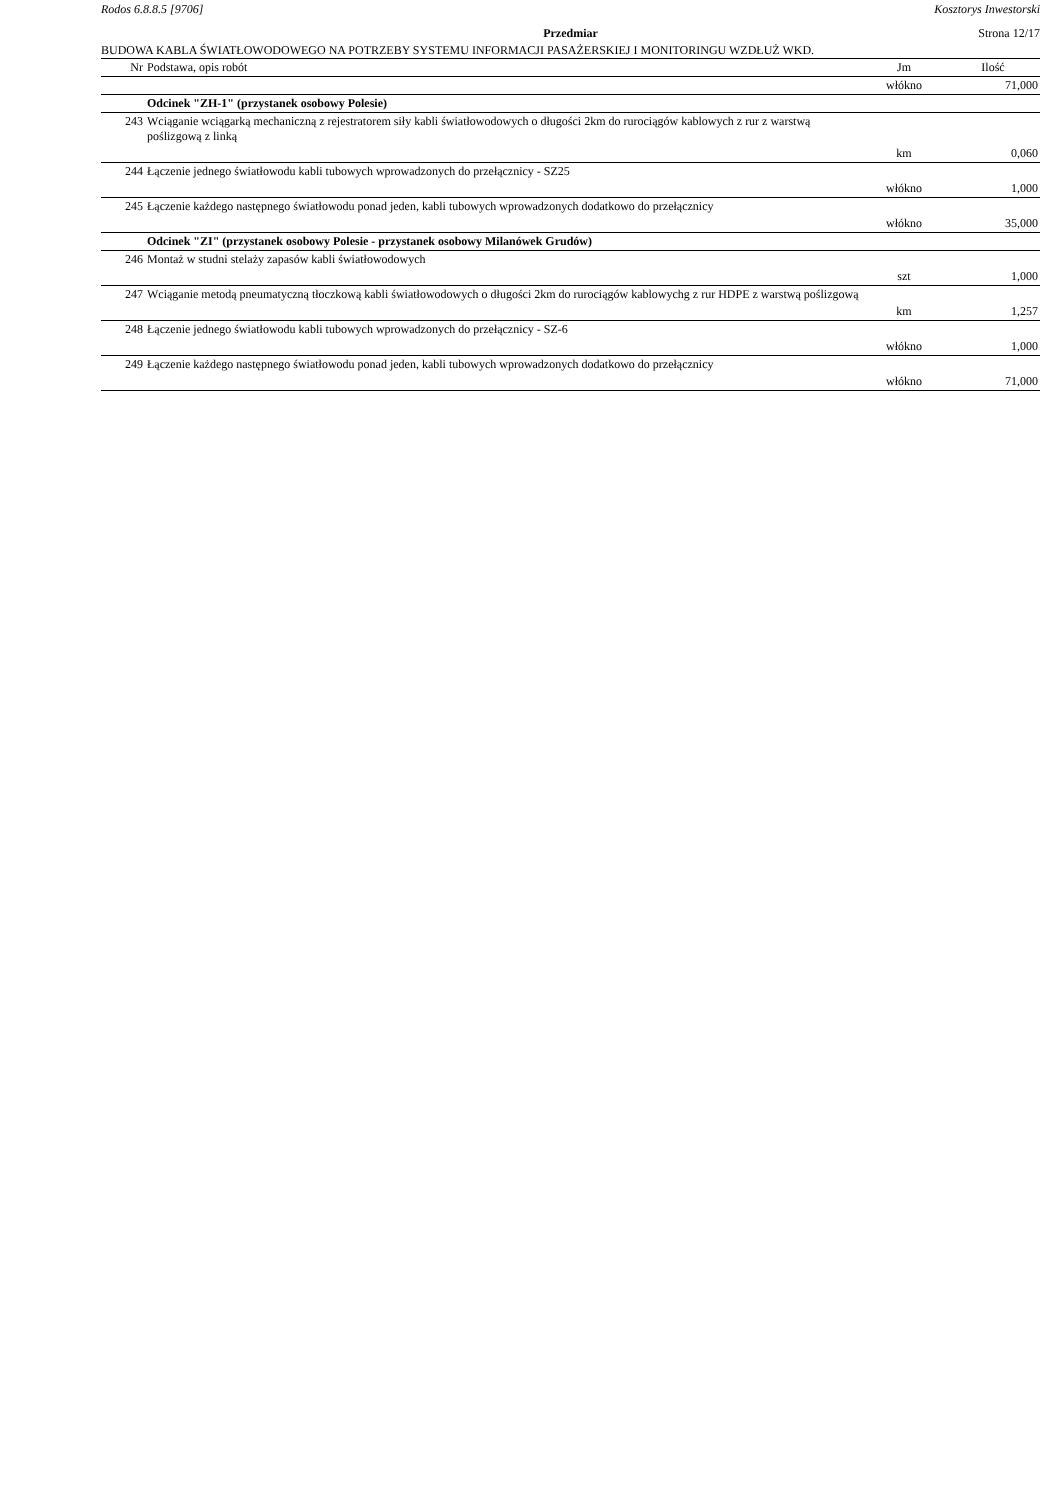Rodos 6.8.8.5 [9706] Kosztorys Inwestorski
Przedmiar Strona 12/17
BUDOWA KABLA ŚWIATŁOWODOWEGO NA POTRZEBY SYSTEMU INFORMACJI PASAŻERSKIEJ I MONITORINGU WZDŁUŻ WKD.
| Nr | Podstawa, opis robót | Jm | Ilość |
| --- | --- | --- | --- |
| | | włókno | 71,000 |
| | Odcinek "ZH-1" (przystanek osobowy Polesie) | | |
| 243 | Wciąganie wciągarką mechaniczną z rejestratorem siły kabli światłowodowych o długości 2km do rurociągów kablowych z rur z warstwą poślizgową z linką | | |
| | | km | 0,060 |
| 244 | Łączenie jednego światłowodu kabli tubowych wprowadzonych do przełącznicy - SZ25 | | |
| | | włókno | 1,000 |
| 245 | Łączenie każdego następnego światłowodu ponad jeden, kabli tubowych wprowadzonych dodatkowo do przełącznicy | | |
| | | włókno | 35,000 |
| | Odcinek "ZI" (przystanek osobowy Polesie - przystanek osobowy Milanówek Grudów) | | |
| 246 | Montaż w studni stelaży zapasów kabli światłowodowych | | |
| | | szt | 1,000 |
| 247 | Wciąganie metodą pneumatyczną tłoczkową kabli światłowodowych o długości 2km do rurociągów kablowychg z rur HDPE z warstwą poślizgową | | |
| | | km | 1,257 |
| 248 | Łączenie jednego światłowodu kabli tubowych wprowadzonych do przełącznicy - SZ-6 | | |
| | | włókno | 1,000 |
| 249 | Łączenie każdego następnego światłowodu ponad jeden, kabli tubowych wprowadzonych dodatkowo do przełącznicy | | |
| | | włókno | 71,000 |